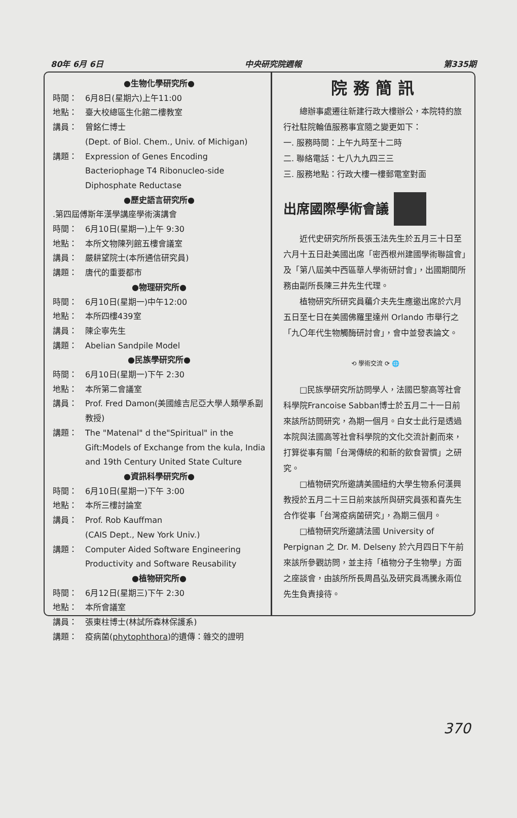80年 6月 6日 中央研究院週報 第335期
●生物化學研究所●
時間： 6月8日(星期六)上午11:00
地點： 臺大校總區生化館二樓教室
講員： 曾銘仁博士
(Dept. of Biol. Chem., Univ. of Michigan)
講題： Expression of Genes Encoding Bacteriophage T4 Ribonucleo-side Diphosphate Reductase
●歷史語言研究所●
.第四屆傅斯年漢學講座學術演講會
時間： 6月10日(星期一)上午 9:30
地點： 本所文物陳列館五樓會議室
講員： 嚴耕望院士(本所通信研究員)
講題： 唐代的重要都市
●物理研究所●
時間： 6月10日(星期一)中午12:00
地點： 本所四樓439室
講員： 陳企寧先生
講題： Abelian Sandpile Model
●民族學研究所●
時間： 6月10日(星期一)下午 2:30
地點： 本所第二會議室
講員： Prof. Fred Damon(美國維吉尼亞大學人類學系副教授)
講題： The "Matenal" d the"Spiritual" in the Gift:Models of Exchange from the kula, India and 19th Century United State Culture
●資訊科學研究所●
時間： 6月10日(星期一)下午 3:00
地點： 本所三樓討論室
講員： Prof. Rob Kauffman
(CAIS Dept., New York Univ.)
講題： Computer Aided Software Engineering Productivity and Software Reusability
●植物研究所●
時間： 6月12日(星期三)下午 2:30
地點： 本所會議室
講員： 張東柱博士(林試所森林保護系)
講題： 疫病菌(phytophthora)的遺傳：雜交的證明
院務簡訊
總辦事處遷往新建行政大樓辦公，本院特約旅行社駐院輪值服務事宜隨之變更如下：
一. 服務時間：上午九時至十二時
二. 聯絡電話：七八九九四三三
三. 服務地點：行政大樓一樓郵電室對面
出席國際學術會議
近代史研究所所長張玉法先生於五月三十日至六月十五日赴美國出席「密西根州建國學術聯誼會」及「第八屆美中西區華人學術研討會」，出國期間所務由副所長陳三井先生代理。
植物研究所研究員藊介夫先生應邀出席於六月五日至七日在美國佛羅里達州 Orlando 市舉行之「九〇年代生物觸酶研討會」，會中並發表論文。
⟲ 學術交流 ⟳ 🌐
□民族學研究所訪問學人，法國巴黎高等社會科學院Francoise Sabban博士於五月二十一日前來該所訪問研究，為期一個月。白女士此行是透過本院與法國高等社會科學院的文化交流計劃而來，打算從事有關「台灣傳統的和新的飲食習慣」之研究。
□植物研究所邀請美國紐約大學生物系何漢興教授於五月二十三日前來該所與研究員張和喜先生合作從事「台灣疫病菌研究」，為期三個月。
□植物研究所邀請法國 University of Perpignan 之 Dr. M. Delseny 於六月四日下午前來該所參觀訪問，並主持「植物分子生物學」方面之座談會，由該所所長周昌弘及研究員馮騰永兩位先生負責接待。
370